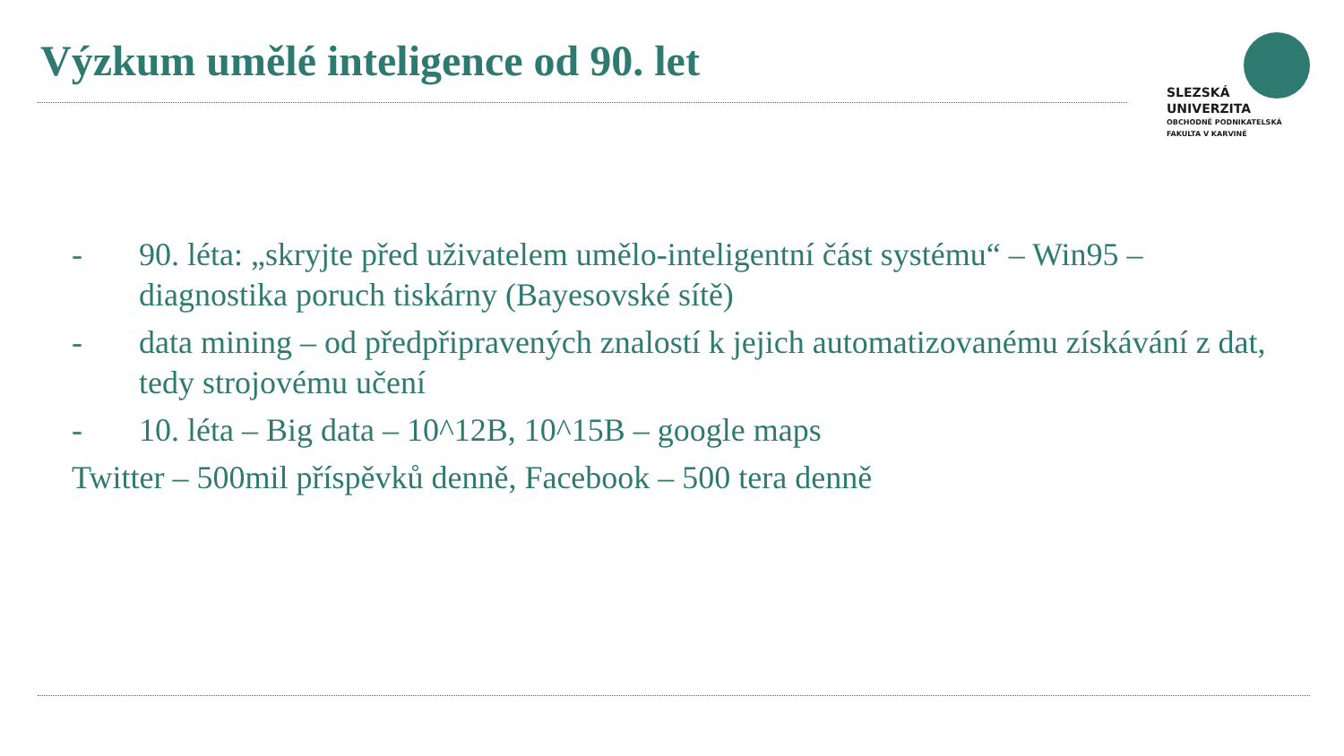Výzkum umělé inteligence od 90. let
SLEZSKÁ
UNIVERZITA
OBCHODNĚ PODNIKATELSKÁ
FAKULTA V KARVINÉ
- 90. léta: „skryjte před uživatelem umělo-inteligentní část systému“ – Win95 – diagnostika poruch tiskárny (Bayesovské sítě)
- data mining – od předpřipravených znalostí k jejich automatizovanému získávání z dat, tedy strojovému učení
- 10. léta – Big data – 10^12B, 10^15B – google maps
Twitter – 500mil příspěvků denně, Facebook – 500 tera denně